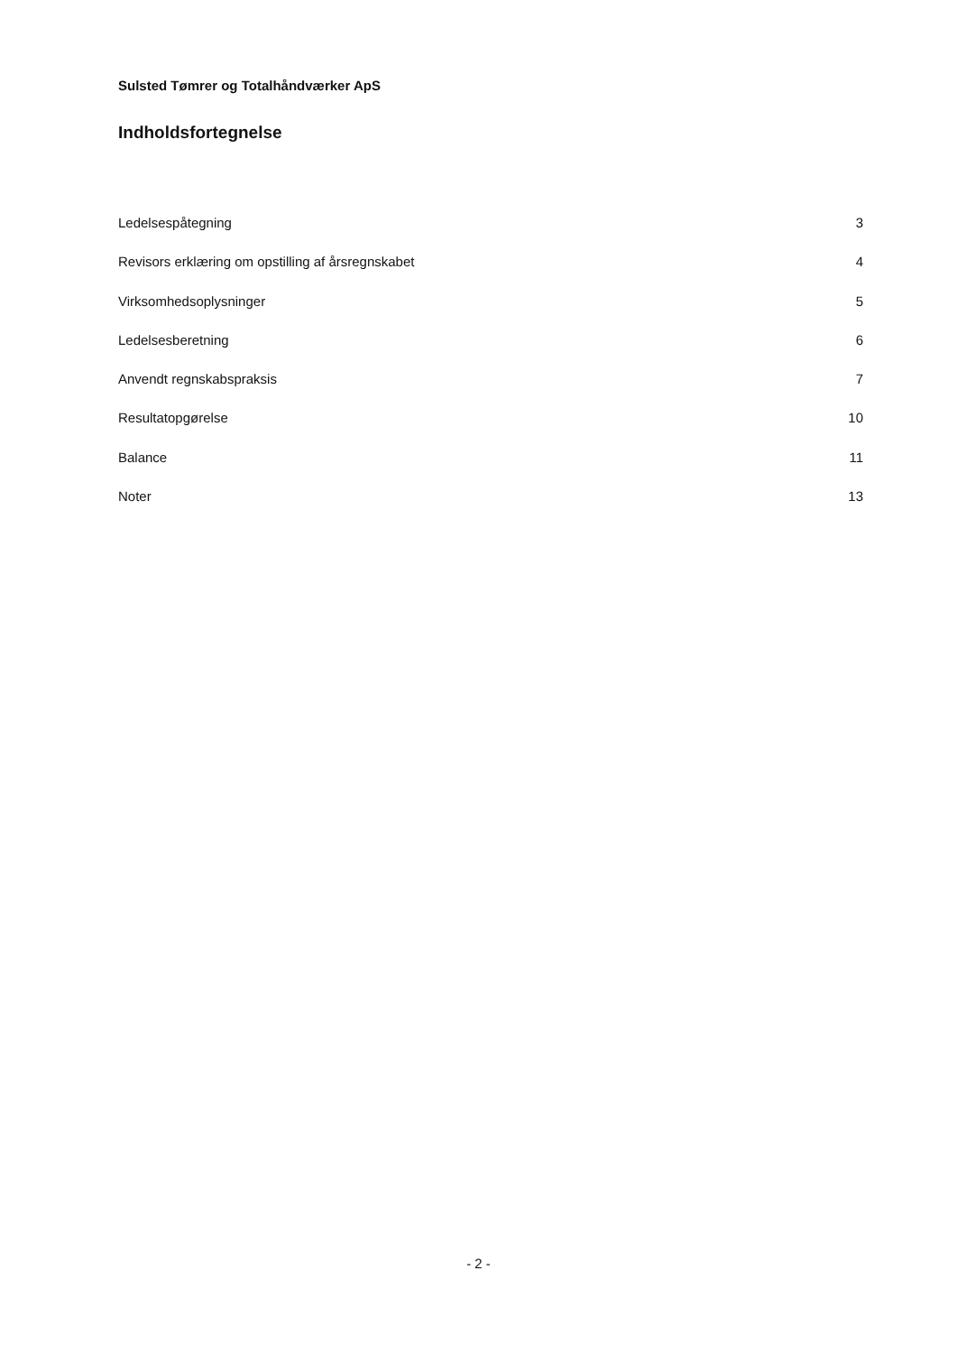Sulsted Tømrer og Totalhåndværker ApS
Indholdsfortegnelse
Ledelsespåtegning 3
Revisors erklæring om opstilling af årsregnskabet 4
Virksomhedsoplysninger 5
Ledelsesberetning 6
Anvendt regnskabspraksis 7
Resultatopgørelse 10
Balance 11
Noter 13
- 2 -